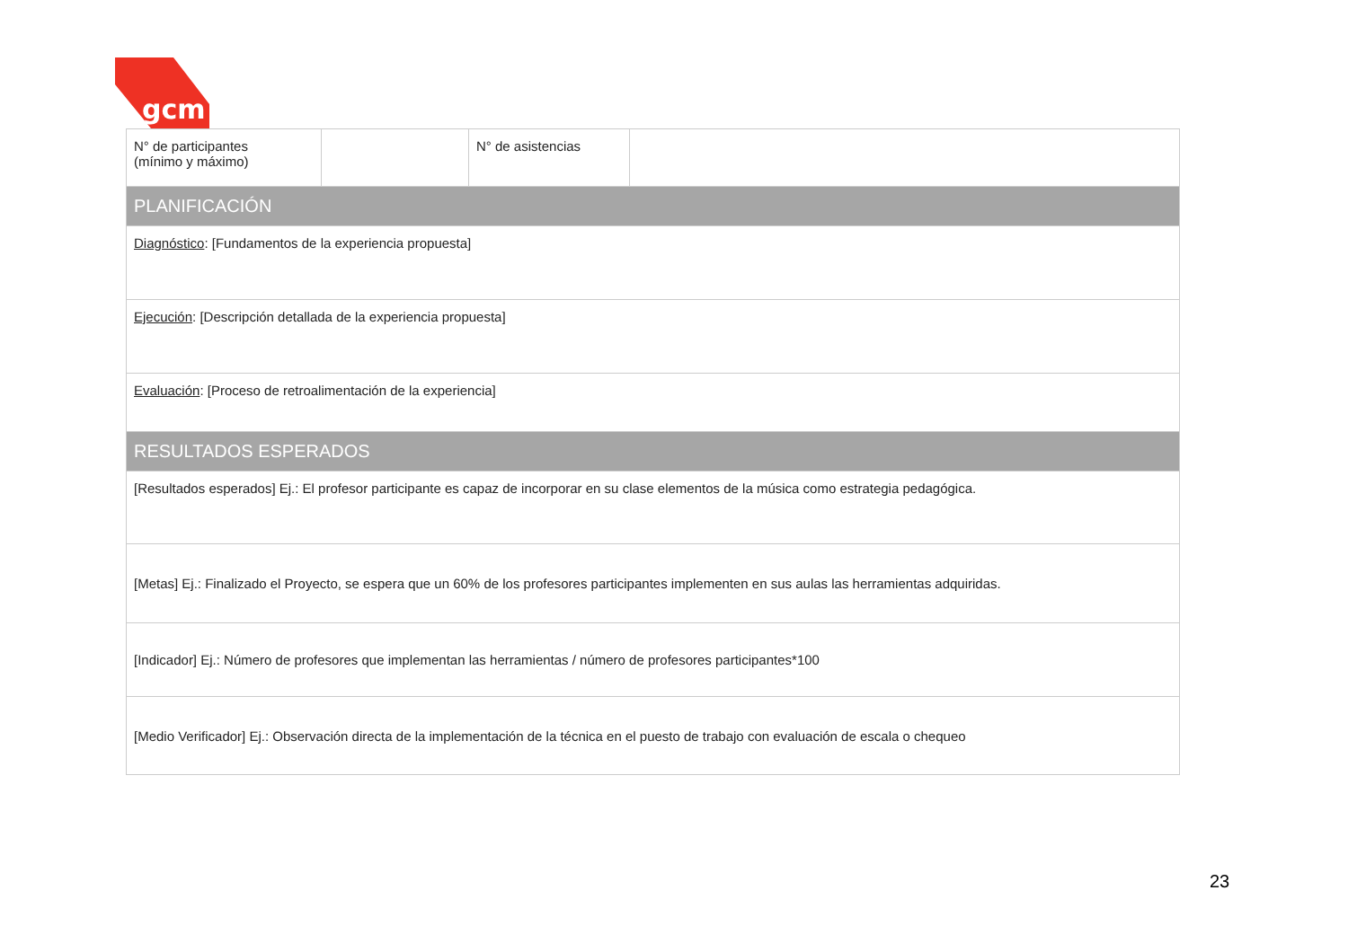gcm
| N° de participantes (mínimo y máximo) | | N° de asistencias | |
| PLANIFICACIÓN | | | |
| Diagnóstico : [Fundamentos de la experiencia propuesta] | | | |
| Ejecución : [Descripción detallada de la experiencia propuesta] | | | |
| Evaluación : [Proceso de retroalimentación de la experiencia] | | | |
| RESULTADOS ESPERADOS | | | |
| [Resultados esperados] Ej.: El profesor participante es capaz de incorporar en su clase elementos de la música como estrategia pedagógica. | | | |
| [Metas] Ej.: Finalizado el Proyecto, se espera que un 60% de los profesores participantes implementen en sus aulas las herramientas adquiridas. | | | |
| [Indicador] Ej.: Número de profesores que implementan las herramientas / número de profesores participantes*100 | | | |
| [Medio Verificador] Ej.: Observación directa de la implementación de la técnica en el puesto de trabajo con evaluación de escala o chequeo | | | |
23